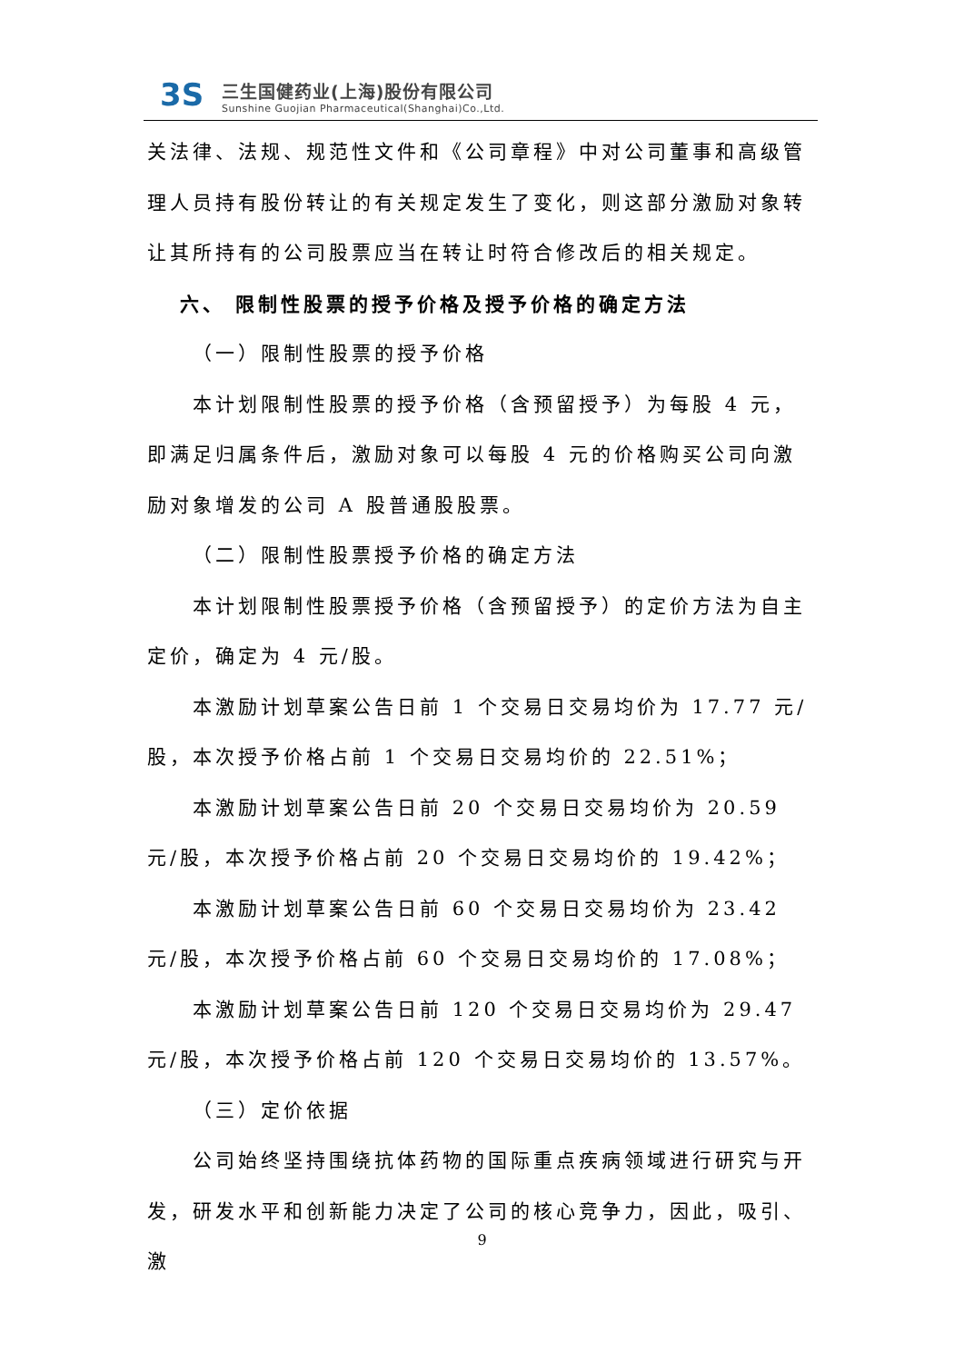3S
三生国健药业(上海)股份有限公司
Sunshine Guojian Pharmaceutical(Shanghai)Co.,Ltd.
关法律、法规、规范性文件和《公司章程》中对公司董事和高级管理人员持有股份转让的有关规定发生了变化，则这部分激励对象转让其所持有的公司股票应当在转让时符合修改后的相关规定。
六、 限制性股票的授予价格及授予价格的确定方法
（一）限制性股票的授予价格
本计划限制性股票的授予价格（含预留授予）为每股 4 元，即满足归属条件后，激励对象可以每股 4 元的价格购买公司向激励对象增发的公司 A 股普通股股票。
（二）限制性股票授予价格的确定方法
本计划限制性股票授予价格（含预留授予）的定价方法为自主定价，确定为 4 元/股。
本激励计划草案公告日前 1 个交易日交易均价为 17.77 元/股，本次授予价格占前 1 个交易日交易均价的 22.51%；
本激励计划草案公告日前 20 个交易日交易均价为 20.59 元/股，本次授予价格占前 20 个交易日交易均价的 19.42%；
本激励计划草案公告日前 60 个交易日交易均价为 23.42 元/股，本次授予价格占前 60 个交易日交易均价的 17.08%；
本激励计划草案公告日前 120 个交易日交易均价为 29.47 元/股，本次授予价格占前 120 个交易日交易均价的 13.57%。
（三）定价依据
公司始终坚持围绕抗体药物的国际重点疾病领域进行研究与开发，研发水平和创新能力决定了公司的核心竞争力，因此，吸引、激
9